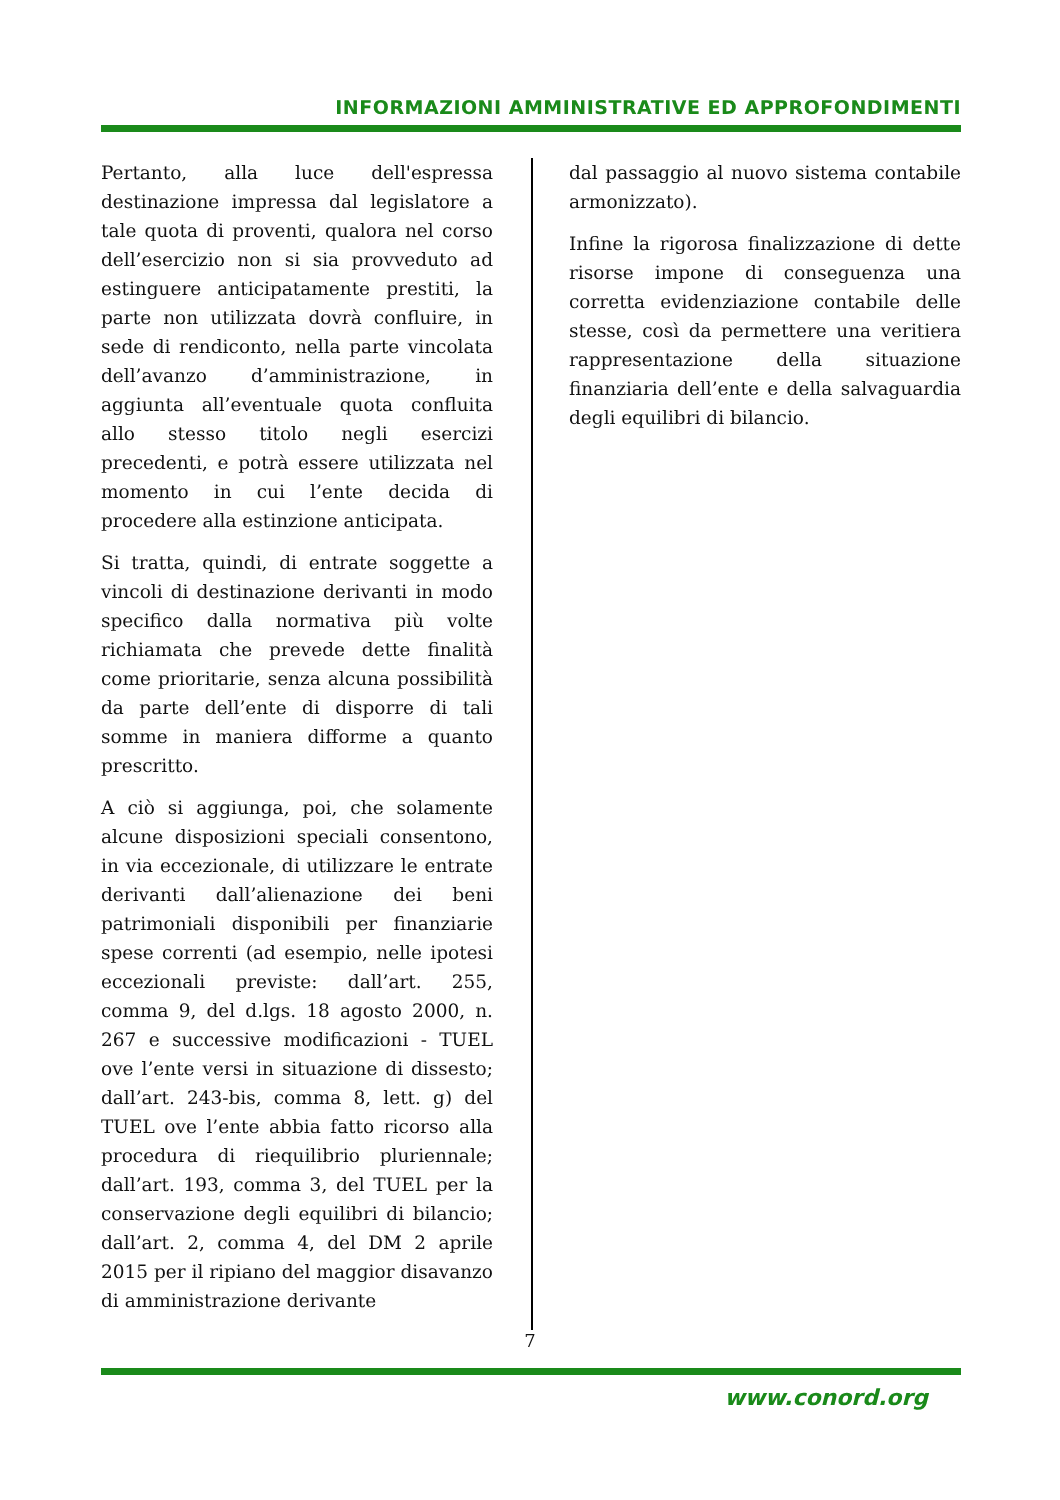INFORMAZIONI AMMINISTRATIVE ED APPROFONDIMENTI
Pertanto, alla luce dell'espressa destinazione impressa dal legislatore a tale quota di proventi, qualora nel corso dell’esercizio non si sia provveduto ad estinguere anticipatamente prestiti, la parte non utilizzata dovrà confluire, in sede di rendiconto, nella parte vincolata dell’avanzo d’amministrazione, in aggiunta all’eventuale quota confluita allo stesso titolo negli esercizi precedenti, e potrà essere utilizzata nel momento in cui l’ente decida di procedere alla estinzione anticipata.
Si tratta, quindi, di entrate soggette a vincoli di destinazione derivanti in modo specifico dalla normativa più volte richiamata che prevede dette finalità come prioritarie, senza alcuna possibilità da parte dell’ente di disporre di tali somme in maniera difforme a quanto prescritto.
A ciò si aggiunga, poi, che solamente alcune disposizioni speciali consentono, in via eccezionale, di utilizzare le entrate derivanti dall’alienazione dei beni patrimoniali disponibili per finanziarie spese correnti (ad esempio, nelle ipotesi eccezionali previste: dall’art. 255, comma 9, del d.lgs. 18 agosto 2000, n. 267 e successive modificazioni - TUEL ove l’ente versi in situazione di dissesto; dall’art. 243-bis, comma 8, lett. g) del TUEL ove l’ente abbia fatto ricorso alla procedura di riequilibrio pluriennale; dall’art. 193, comma 3, del TUEL per la conservazione degli equilibri di bilancio; dall’art. 2, comma 4, del DM 2 aprile 2015 per il ripiano del maggior disavanzo di amministrazione derivante
dal passaggio al nuovo sistema contabile armonizzato).
Infine la rigorosa finalizzazione di dette risorse impone di conseguenza una corretta evidenziazione contabile delle stesse, così da permettere una veritiera rappresentazione della situazione finanziaria dell’ente e della salvaguardia degli equilibri di bilancio.
7
www.conord.org